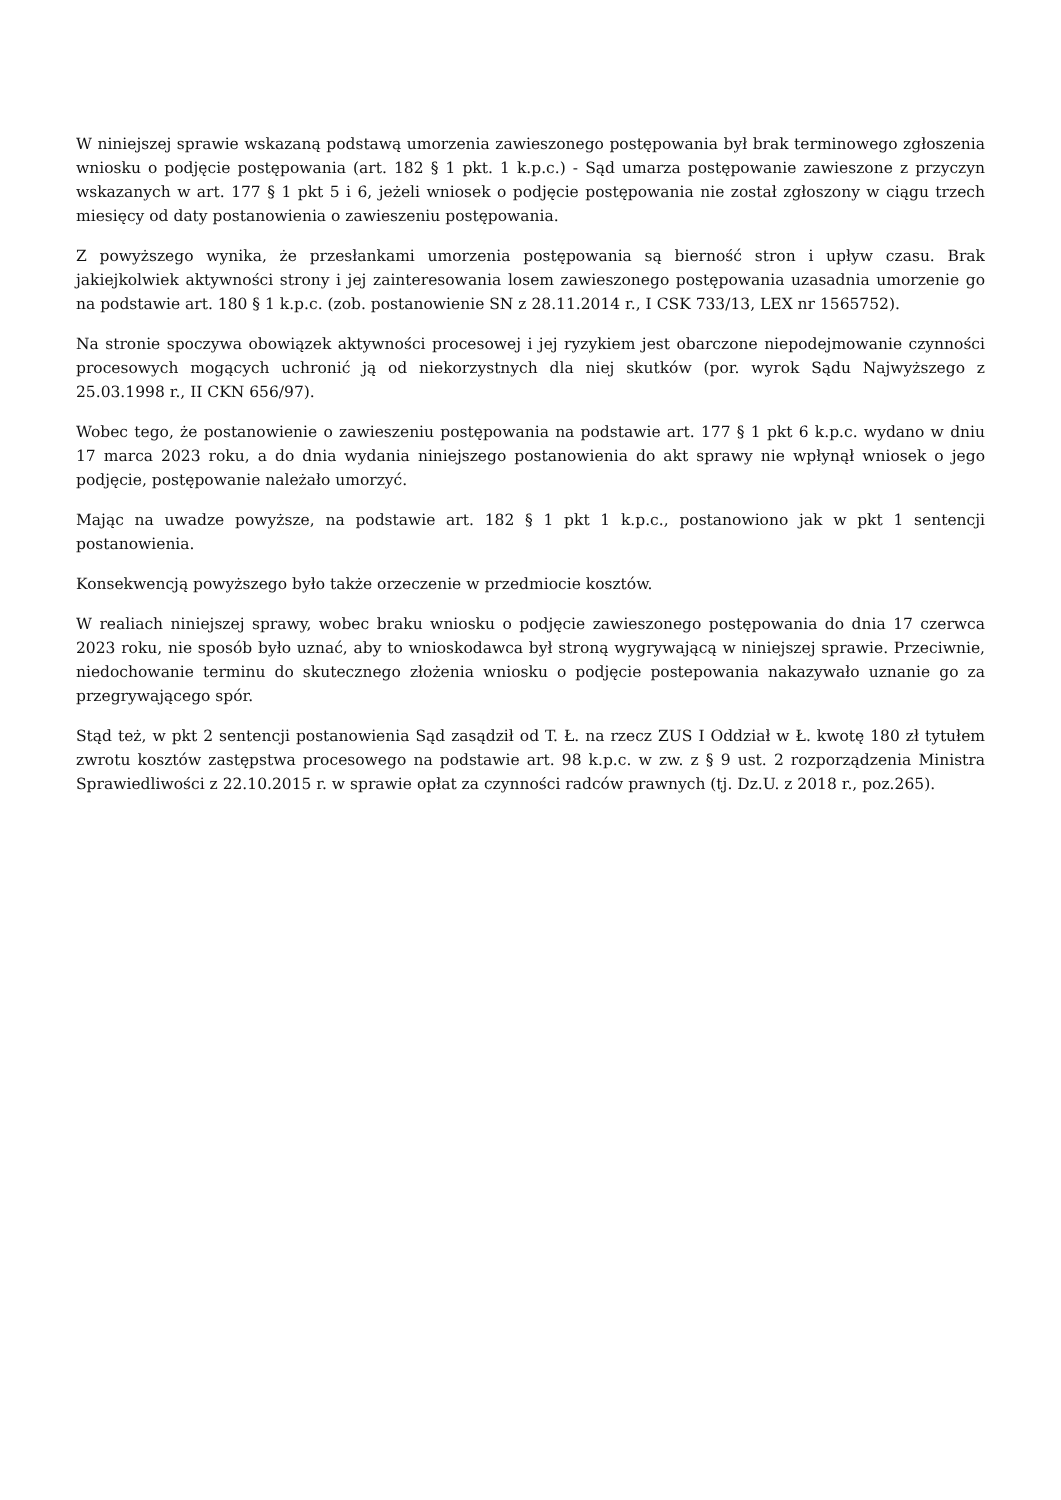W niniejszej sprawie wskazaną podstawą umorzenia zawieszonego postępowania był brak terminowego zgłoszenia wniosku o podjęcie postępowania (art. 182 § 1 pkt. 1 k.p.c.) - Sąd umarza postępowanie zawieszone z przyczyn wskazanych w art. 177 § 1 pkt 5 i 6, jeżeli wniosek o podjęcie postępowania nie został zgłoszony w ciągu trzech miesięcy od daty postanowienia o zawieszeniu postępowania.
Z powyższego wynika, że przesłankami umorzenia postępowania są bierność stron i upływ czasu. Brak jakiejkolwiek aktywności strony i jej zainteresowania losem zawieszonego postępowania uzasadnia umorzenie go na podstawie art. 180 § 1 k.p.c. (zob. postanowienie SN z 28.11.2014 r., I CSK 733/13, LEX nr 1565752).
Na stronie spoczywa obowiązek aktywności procesowej i jej ryzykiem jest obarczone niepodejmowanie czynności procesowych mogących uchronić ją od niekorzystnych dla niej skutków (por. wyrok Sądu Najwyższego z 25.03.1998 r., II CKN 656/97).
Wobec tego, że postanowienie o zawieszeniu postępowania na podstawie art. 177 § 1 pkt 6 k.p.c. wydano w dniu 17 marca 2023 roku, a do dnia wydania niniejszego postanowienia do akt sprawy nie wpłynął wniosek o jego podjęcie, postępowanie należało umorzyć.
Mając na uwadze powyższe, na podstawie art. 182 § 1 pkt 1 k.p.c., postanowiono jak w pkt 1 sentencji postanowienia.
Konsekwencją powyższego było także orzeczenie w przedmiocie kosztów.
W realiach niniejszej sprawy, wobec braku wniosku o podjęcie zawieszonego postępowania do dnia 17 czerwca 2023 roku, nie sposób było uznać, aby to wnioskodawca był stroną wygrywającą w niniejszej sprawie. Przeciwnie, niedochowanie terminu do skutecznego złożenia wniosku o podjęcie postepowania nakazywało uznanie go za przegrywającego spór.
Stąd też, w pkt 2 sentencji postanowienia Sąd zasądził od T. Ł. na rzecz ZUS I Oddział w Ł. kwotę 180 zł tytułem zwrotu kosztów zastępstwa procesowego na podstawie art. 98 k.p.c. w zw. z § 9 ust. 2 rozporządzenia Ministra Sprawiedliwości z 22.10.2015 r. w sprawie opłat za czynności radców prawnych (tj. Dz.U. z 2018 r., poz.265).